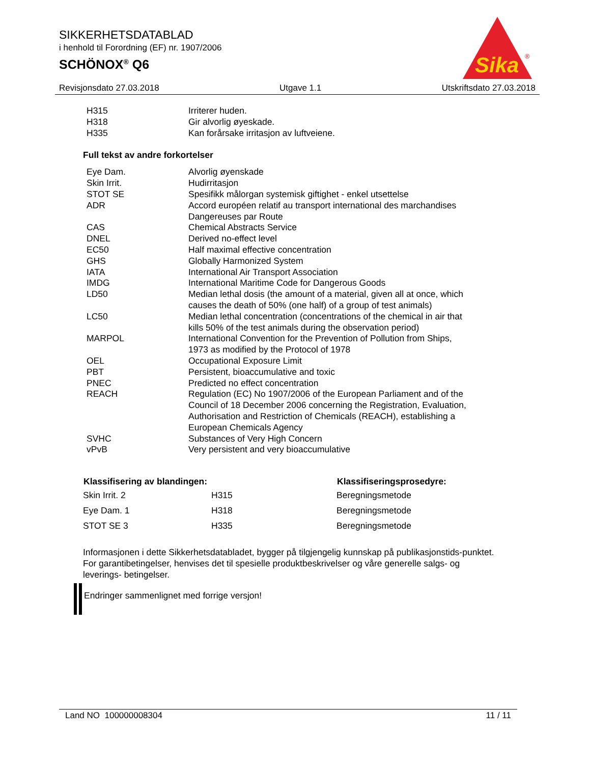SIKKERHETSDATABLAD
i henhold til Forordning (EF) nr. 1907/2006
SCHÖNOX<sup>®</sup> Q6
Sika
®
Revisjonsdato 27.03.2018 Utgave 1.1 Utskriftsdato 27.03.2018
| H315 | Irriterer huden. |
| H318 | Gir alvorlig øyeskade. |
| H335 | Kan forårsake irritasjon av luftveiene. |
Full tekst av andre forkortelser
| Eye Dam. | Alvorlig øyenskade |
| Skin Irrit. | Hudirritasjon |
| STOT SE | Spesifikk målorgan systemisk giftighet - enkel utsettelse |
| ADR | Accord européen relatif au transport international des marchandises Dangereuses par Route |
| CAS | Chemical Abstracts Service |
| DNEL | Derived no-effect level |
| EC50 | Half maximal effective concentration |
| GHS | Globally Harmonized System |
| IATA | International Air Transport Association |
| IMDG | International Maritime Code for Dangerous Goods |
| LD50 | Median lethal dosis (the amount of a material, given all at once, which causes the death of 50% (one half) of a group of test animals) |
| LC50 | Median lethal concentration (concentrations of the chemical in air that kills 50% of the test animals during the observation period) |
| MARPOL | International Convention for the Prevention of Pollution from Ships, 1973 as modified by the Protocol of 1978 |
| OEL | Occupational Exposure Limit |
| PBT | Persistent, bioaccumulative and toxic |
| PNEC | Predicted no effect concentration |
| REACH | Regulation (EC) No 1907/2006 of the European Parliament and of the Council of 18 December 2006 concerning the Registration, Evaluation, Authorisation and Restriction of Chemicals (REACH), establishing a European Chemicals Agency |
| SVHC | Substances of Very High Concern |
| vPvB | Very persistent and very bioaccumulative |
| Klassifisering av blandingen: | | Klassifiseringsprosedyre: |
| --- | --- | --- |
| Skin Irrit. 2 | H315 | Beregningsmetode |
| Eye Dam. 1 | H318 | Beregningsmetode |
| STOT SE 3 | H335 | Beregningsmetode |
Informasjonen i dette Sikkerhetsdatabladet, bygger på tilgjengelig kunnskap på publikasjonstids-punktet. For garantibetingelser, henvises det til spesielle produktbeskrivelser og våre generelle salgs- og leverings- betingelser.
Endringer sammenlignet med forrige versjon!
Land NO 100000008304 11 / 11